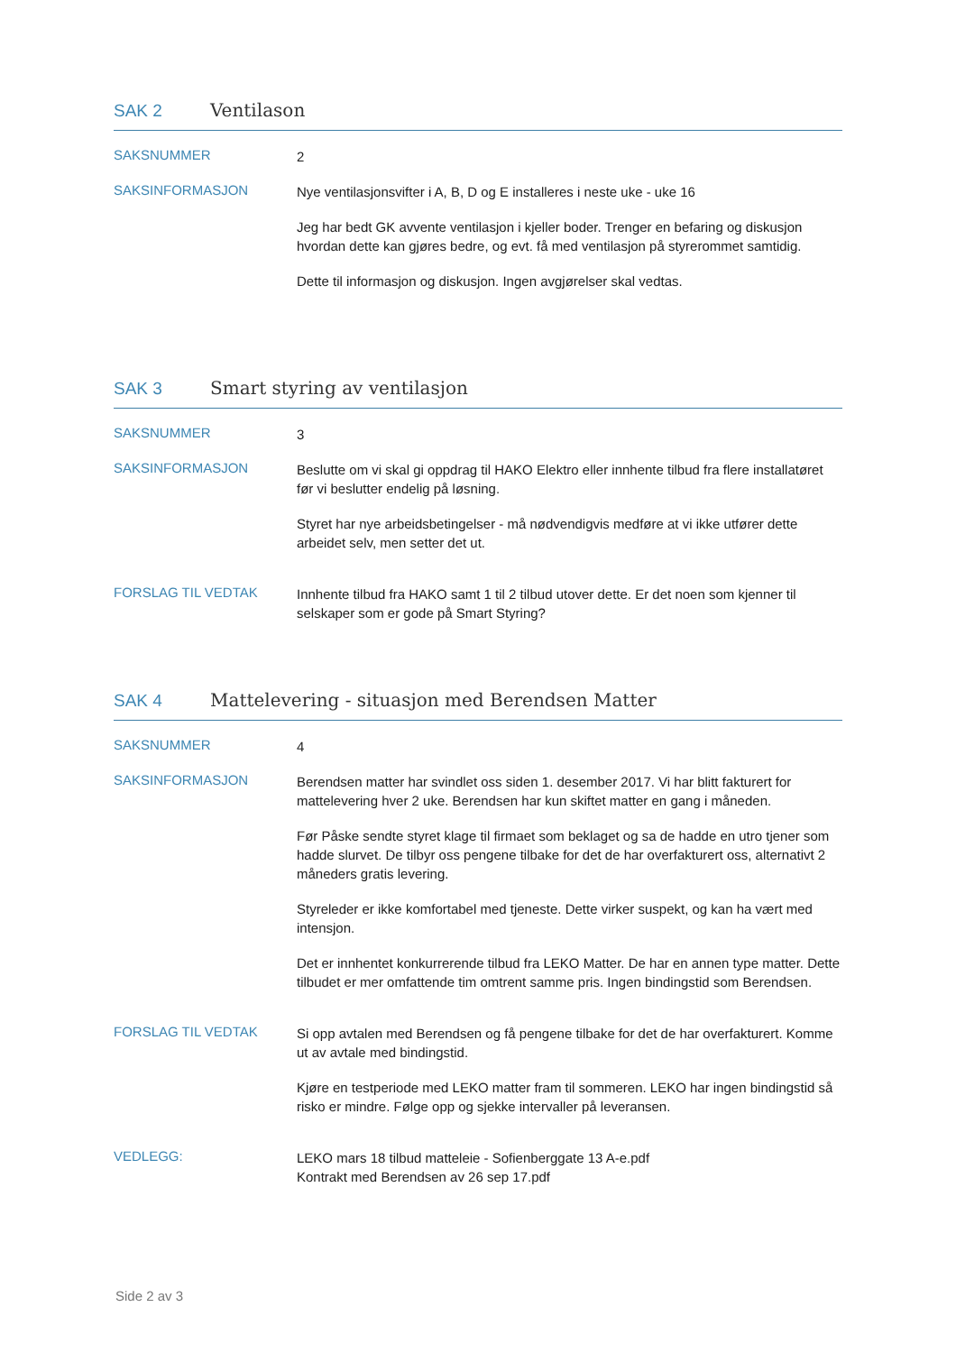SAK 2 Ventilason
SAKSNUMMER
2
SAKSINFORMASJON
Nye ventilasjonsvifter i A, B, D og E installeres i neste uke - uke 16
Jeg har bedt GK avvente ventilasjon i kjeller boder. Trenger en befaring og diskusjon hvordan dette kan gjøres bedre, og evt. få med ventilasjon på styrerommet samtidig.
Dette til informasjon og diskusjon. Ingen avgjørelser skal vedtas.
SAK 3 Smart styring av ventilasjon
SAKSNUMMER
3
SAKSINFORMASJON
Beslutte om vi skal gi oppdrag til HAKO Elektro eller innhente tilbud fra flere installatøret før vi beslutter endelig på løsning.
Styret har nye arbeidsbetingelser - må nødvendigvis medføre at vi ikke utfører dette arbeidet selv, men setter det ut.
FORSLAG TIL VEDTAK
Innhente tilbud fra HAKO samt 1 til 2 tilbud utover dette. Er det noen som kjenner til selskaper som er gode på Smart Styring?
SAK 4 Mattelevering - situasjon med Berendsen Matter
SAKSNUMMER
4
SAKSINFORMASJON
Berendsen matter har svindlet oss siden 1. desember 2017. Vi har blitt fakturert for mattelevering hver 2 uke. Berendsen har kun skiftet matter en gang i måneden.
Før Påske sendte styret klage til firmaet som beklaget og sa de hadde en utro tjener som hadde slurvet. De tilbyr oss pengene tilbake for det de har overfakturert oss, alternativt 2 måneders gratis levering.
Styreleder er ikke komfortabel med tjeneste. Dette virker suspekt, og kan ha vært med intensjon.
Det er innhentet konkurrerende tilbud fra LEKO Matter. De har en annen type matter. Dette tilbudet er mer omfattende tim omtrent samme pris. Ingen bindingstid som Berendsen.
FORSLAG TIL VEDTAK
Si opp avtalen med Berendsen og få pengene tilbake for det de har overfakturert. Komme ut av avtale med bindingstid.
Kjøre en testperiode med LEKO matter fram til sommeren. LEKO har ingen bindingstid så risko er mindre. Følge opp og sjekke intervaller på leveransen.
VEDLEGG:
LEKO mars 18 tilbud matteleie - Sofienberggate 13 A-e.pdf
Kontrakt med Berendsen av 26 sep 17.pdf
Side 2 av 3